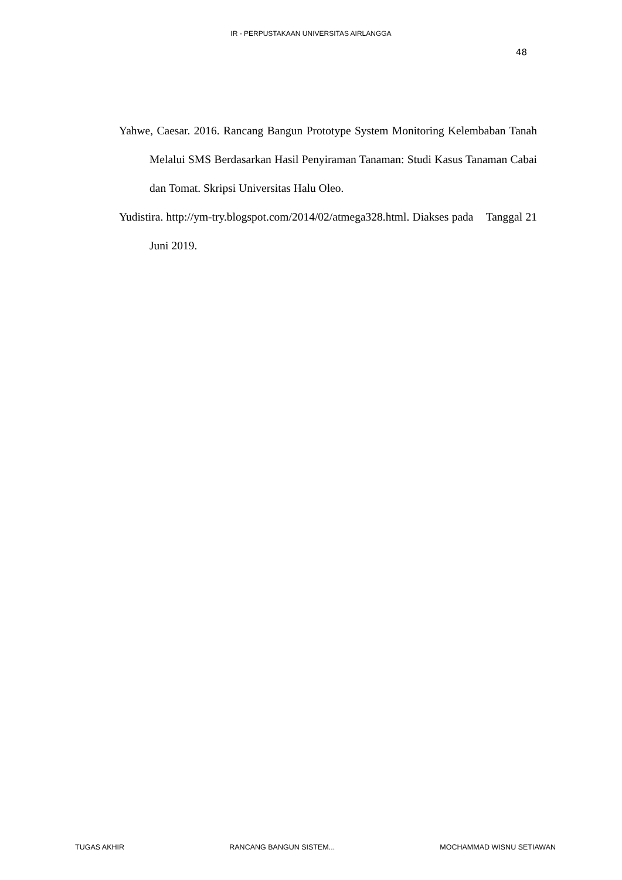IR - PERPUSTAKAAN UNIVERSITAS AIRLANGGA
48
Yahwe, Caesar. 2016. Rancang Bangun Prototype System Monitoring Kelembaban Tanah Melalui SMS Berdasarkan Hasil Penyiraman Tanaman: Studi Kasus Tanaman Cabai dan Tomat. Skripsi Universitas Halu Oleo.
Yudistira. http://ym-try.blogspot.com/2014/02/atmega328.html. Diakses pada Tanggal 21 Juni 2019.
TUGAS AKHIR RANCANG BANGUN SISTEM... MOCHAMMAD WISNU SETIAWAN